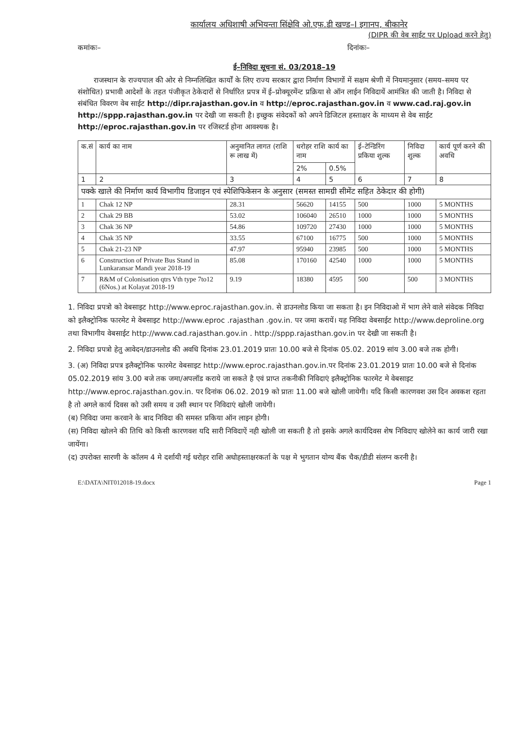कार्यालय अधिशाषी अभियन्ता सिंक्षेवि ओ.एफ.डी खण्ड–I इगानप, बीकानेर
(DIPR की वेब साईट पर Upload करने हेतु)
कमांकः– दिनांकः–
ई–निविदा सूचना सं. 03/2018–19
राजस्थान के राज्यपाल की ओर से निम्नलिखित कार्यों के लिए राज्य सरकार द्वारा निर्माण विभागों में सक्षम श्रेणी में नियमानुसार (समय–समय पर संशोधित) प्रभावी आदेशों के तहत पंजीकृत ठेकेदारों से निर्धारित प्रपत्र में ई–प्रोक्यूरमेंन्ट प्रक्रिया से ऑन लाईन निविदायें आमंत्रित की जाती है। निविदा से संबंधित विवरण वेब साईट http://dipr.rajasthan.gov.in व http://eproc.rajasthan.gov.in व www.cad.raj.gov.in http://sppp.rajasthan.gov.in पर देखी जा सकती है। इच्छुक संवेदकों को अपने डिजिटल हस्ताक्षर के माध्यम से वेब साईट http://eproc.rajasthan.gov.in पर रजिस्टर्ड होना आवश्यक है।
| क.सं | कार्य का नाम | अनुमानित लागत (राशि रू लाख में) | धरोहर राशि कार्य का नाम | | ई–टेन्डिरिंग प्रकिया शुल्क | निविदा शुल्क | कार्य पूर्ण करने की अवधि |
| --- | --- | --- | --- | --- | --- | --- | --- |
| | | | 2% | 0.5% | | | |
| 1 | 2 | 3 | 4 | 5 | 6 | 7 | 8 |
| पक्के खाले की निर्माण कार्य विभागीय डिजाइन एवं स्पेशिफिकेसन के अनुसार (समस्त सामग्री सीमेंट सहित ठेकेदार की होगी) | | | | | | | |
| 1 | Chak 12 NP | 28.31 | 56620 | 14155 | 500 | 1000 | 5 MONTHS |
| 2 | Chak 29 BB | 53.02 | 106040 | 26510 | 1000 | 1000 | 5 MONTHS |
| 3 | Chak 36 NP | 54.86 | 109720 | 27430 | 1000 | 1000 | 5 MONTHS |
| 4 | Chak 35 NP | 33.55 | 67100 | 16775 | 500 | 1000 | 5 MONTHS |
| 5 | Chak 21-23 NP | 47.97 | 95940 | 23985 | 500 | 1000 | 5 MONTHS |
| 6 | Construction of Private Bus Stand in Lunkaransar Mandi year 2018-19 | 85.08 | 170160 | 42540 | 1000 | 1000 | 5 MONTHS |
| 7 | R&M of Colonisation qtrs Vth type 7to12 (6Nos.) at Kolayat 2018-19 | 9.19 | 18380 | 4595 | 500 | 500 | 3 MONTHS |
1. निविदा प्रपत्रो को वेबसाइट http://www.eproc.rajasthan.gov.in. से डाउनलोड किया जा सकता है। इन निविदाओ में भाग लेने वाले संवेदक निविदा को इलैक्ट्रोनिक फारमेट मे वेबसाइट http://www.eproc .rajasthan .gov.in. पर जमा करायें। यह निविदा वेबसाईट http://www.deproline.org तथा विभागीय वेबसाईट http://www.cad.rajasthan.gov.in . http://sppp.rajasthan.gov.in पर देखी जा सकती है।
2. निविदा प्रपत्रो हेतु आवेदन/डाउनलोड की अवधि दिनांक 23.01.2019 प्रातः 10.00 बजे से दिनांक 05.02. 2019 सांय 3.00 बजे तक होगी।
3. (अ) निविदा प्रपत्र इलैक्ट्रोनिक फारमेट वेबसाइट http://www.eproc.rajasthan.gov.in.पर दिनांक 23.01.2019 प्रातः 10.00 बजे से दिनांक 05.02.2019 सांय 3.00 बजे तक जमा/अपलॉड कराये जा सकते है एवं प्राप्त तकनीकी निविदाएं इलैक्ट्रोनिक फारमेट मे वेबसाइट http://www.eproc.rajasthan.gov.in. पर दिनांक 06.02. 2019 को प्रातः 11.00 बजे खोली जायेगी। यदि किसी कारणवश उस दिन अवकश रहता है तो अगले कार्य दिवस को उसी समय व उसी स्थान पर निविदाएं खोली जायेगी।
(ब) निविदा जमा करवाने के बाद निविदा की समस्त प्रकिया ऑन लाइन होगी।
(स) निविदा खोलने की तिथि को किसी कारणवश यदि सारी निविदाऐं नही खोली जा सकती है तो इसके अगले कार्यदिवस शेष निविदाए खोलेने का कार्य जारी रखा जायेंगा।
(द) उपरोक्त सारणी के कॉलम 4 मे दर्शायी गई धरोहर राशि अधोहस्ताक्षरकर्ता के पक्ष मे भुगतान योग्य बैंक चैक/डीडी संलग्न करनी है।
E:\DATA\NIT012018-19.docx Page 1